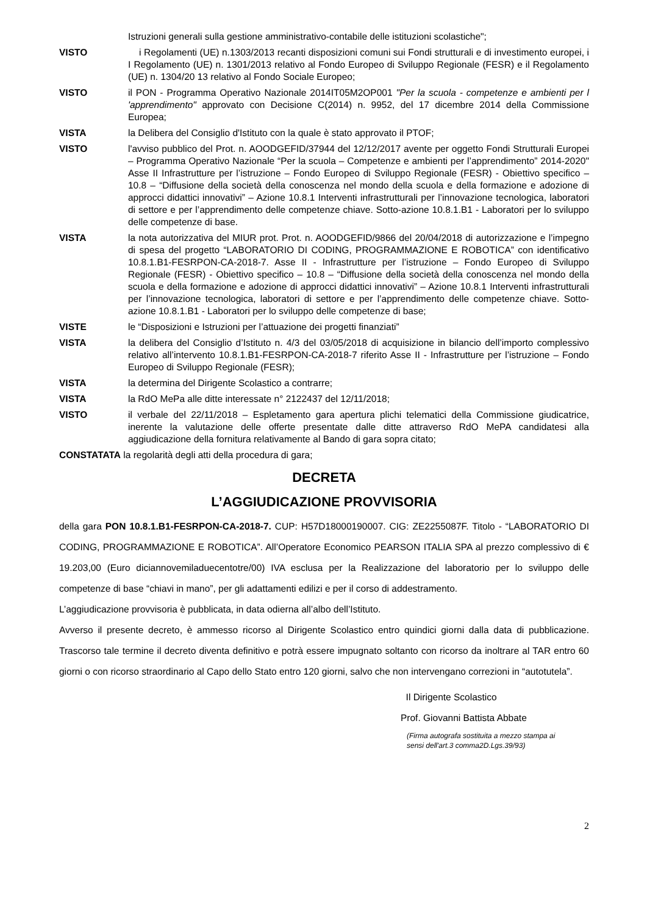Istruzioni generali sulla gestione amministrativo-contabile delle istituzioni scolastiche";
VISTO i Regolamenti (UE) n.1303/2013 recanti disposizioni comuni sui Fondi strutturali e di investimento europei, i I Regolamento (UE) n. 1301/2013 relativo al Fondo Europeo di Sviluppo Regionale (FESR) e il Regolamento (UE) n. 1304/20 13 relativo al Fondo Sociale Europeo;
VISTO il PON - Programma Operativo Nazionale 2014IT05M2OP001 "Per la scuola - competenze e ambienti per l 'apprendimento" approvato con Decisione C(2014) n. 9952, del 17 dicembre 2014 della Commissione Europea;
VISTA la Delibera del Consiglio d'Istituto con la quale è stato approvato il PTOF;
VISTO l'avviso pubblico del Prot. n. AOODGEFID/37944 del 12/12/2017 avente per oggetto Fondi Strutturali Europei – Programma Operativo Nazionale “Per la scuola – Competenze e ambienti per l’apprendimento” 2014-2020" Asse II Infrastrutture per l’istruzione – Fondo Europeo di Sviluppo Regionale (FESR) - Obiettivo specifico – 10.8 – “Diffusione della società della conoscenza nel mondo della scuola e della formazione e adozione di approcci didattici innovativi” – Azione 10.8.1 Interventi infrastrutturali per l’innovazione tecnologica, laboratori di settore e per l’apprendimento delle competenze chiave. Sotto-azione 10.8.1.B1 - Laboratori per lo sviluppo delle competenze di base.
VISTA la nota autorizzativa del MIUR prot. Prot. n. AOODGEFID/9866 del 20/04/2018 di autorizzazione e l’impegno di spesa del progetto “LABORATORIO DI CODING, PROGRAMMAZIONE E ROBOTICA” con identificativo 10.8.1.B1-FESRPON-CA-2018-7. Asse II - Infrastrutture per l’istruzione – Fondo Europeo di Sviluppo Regionale (FESR) - Obiettivo specifico – 10.8 – “Diffusione della società della conoscenza nel mondo della scuola e della formazione e adozione di approcci didattici innovativi” – Azione 10.8.1 Interventi infrastrutturali per l’innovazione tecnologica, laboratori di settore e per l’apprendimento delle competenze chiave. Sotto-azione 10.8.1.B1 - Laboratori per lo sviluppo delle competenze di base;
VISTE le “Disposizioni e Istruzioni per l’attuazione dei progetti finanziati”
VISTA la delibera del Consiglio d’Istituto n. 4/3 del 03/05/2018 di acquisizione in bilancio dell’importo complessivo relativo all’intervento 10.8.1.B1-FESRPON-CA-2018-7 riferito Asse II - Infrastrutture per l’istruzione – Fondo Europeo di Sviluppo Regionale (FESR);
VISTA la determina del Dirigente Scolastico a contrarre;
VISTA la RdO MePa alle ditte interessate n° 2122437 del 12/11/2018;
VISTO il verbale del 22/11/2018 – Espletamento gara apertura plichi telematici della Commissione giudicatrice, inerente la valutazione delle offerte presentate dalle ditte attraverso RdO MePA candidatesi alla aggiudicazione della fornitura relativamente al Bando di gara sopra citato;
CONSTATATA la regolarità degli atti della procedura di gara;
DECRETA
L’AGGIUDICAZIONE PROVVISORIA
della gara PON 10.8.1.B1-FESRPON-CA-2018-7. CUP: H57D18000190007. CIG: ZE2255087F. Titolo - “LABORATORIO DI CODING, PROGRAMMAZIONE E ROBOTICA”. All’Operatore Economico PEARSON ITALIA SPA al prezzo complessivo di € 19.203,00 (Euro diciannovemiladuecentotre/00) IVA esclusa per la Realizzazione del laboratorio per lo sviluppo delle competenze di base “chiavi in mano”, per gli adattamenti edilizi e per il corso di addestramento.
L’aggiudicazione provvisoria è pubblicata, in data odierna all’albo dell’Istituto.
Avverso il presente decreto, è ammesso ricorso al Dirigente Scolastico entro quindici giorni dalla data di pubblicazione. Trascorso tale termine il decreto diventa definitivo e potrà essere impugnato soltanto con ricorso da inoltrare al TAR entro 60 giorni o con ricorso straordinario al Capo dello Stato entro 120 giorni, salvo che non intervengano correzioni in “autotutela”.
Il Dirigente Scolastico
Prof. Giovanni Battista Abbate
(Firma autografa sostituita a mezzo stampa ai
sensi dell'art.3 comma2D.Lgs.39/93)
2